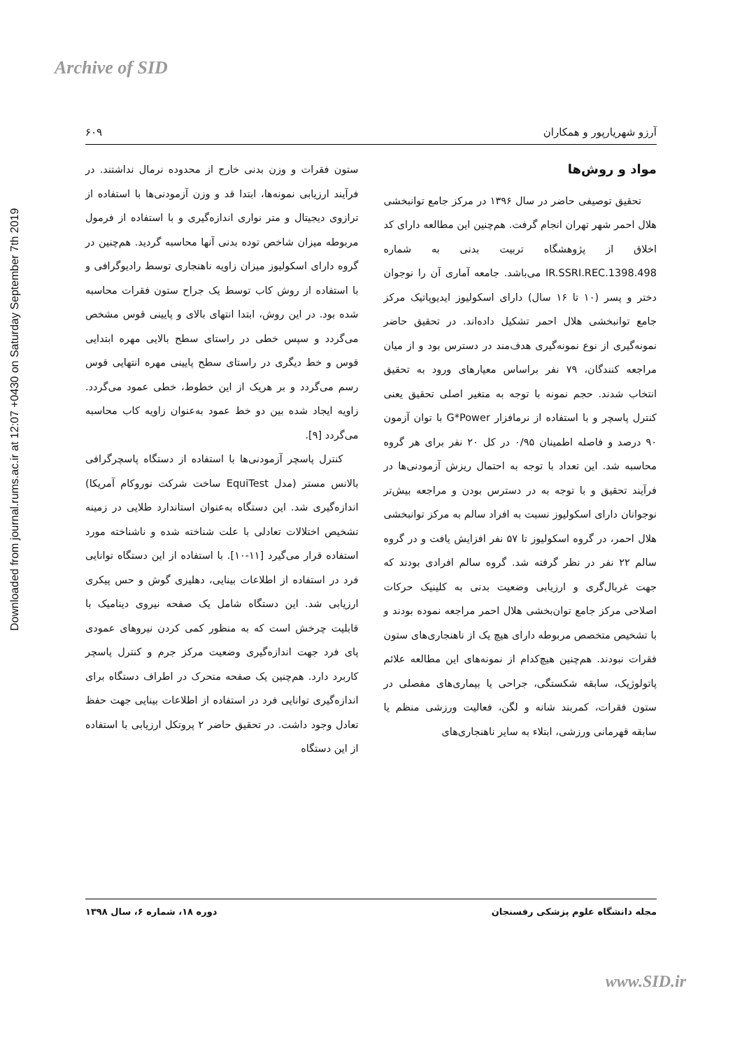Archive of SID
Downloaded from journal.rums.ac.ir at 12:07 +0430 on Saturday September 7th 2019
آرزو شهریارپور و همکاران ۶۰۹
مواد و روش‌ها
تحقیق توصیفی حاضر در سال ۱۳۹۶ در مرکز جامع توانبخشی هلال احمر شهر تهران انجام گرفت. هم‌چنین این مطالعه دارای کد اخلاق از پژوهشگاه تربیت بدنی به شماره IR.SSRI.REC.1398.498 می‌باشد. جامعه آماری آن را نوجوان دختر و پسر (۱۰ تا ۱۶ سال) دارای اسکولیوز ایدیوپاتیک مرکز جامع توانبخشی هلال احمر تشکیل داده‌اند. در تحقیق حاضر نمونه‌گیری از نوع نمونه‌گیری هدف‌مند در دسترس بود و از میان مراجعه کنندگان، ۷۹ نفر براساس معیارهای ورود به تحقیق انتخاب شدند. حجم نمونه با توجه به متغیر اصلی تحقیق یعنی کنترل پاسچر و با استفاده از نرمافزار G*Power با توان آزمون ۹۰ درصد و فاصله اطمینان ۰/۹۵ در کل ۲۰ نفر برای هر گروه محاسبه شد. این تعداد با توجه به احتمال ریزش آزمودنی‌ها در فرآیند تحقیق و با توجه به در دسترس بودن و مراجعه بیش‌تر نوجوانان دارای اسکولیوز نسبت به افراد سالم به مرکز توانبخشی هلال احمر، در گروه اسکولیوز تا ۵۷ نفر افزایش یافت و در گروه سالم ۲۲ نفر در نظر گرفته شد. گروه سالم افرادی بودند که جهت غربال‌گری و ارزیابی وضعیت بدنی به کلینیک حرکات اصلاحی مرکز جامع توان‌بخشی هلال احمر مراجعه نموده بودند و با تشخیص متخصص مربوطه دارای هیچ یک از ناهنجاری‌های ستون فقرات نبودند. هم‌چنین هیچ‌کدام از نمونه‌های این مطالعه علائم پاتولوژیک، سابقه شکستگی، جراحی یا بیماری‌های مفصلی در ستون فقرات، کمربند شانه و لگن، فعالیت ورزشی منظم یا سابقه قهرمانی ورزشی، ابتلاء به سایر ناهنجاری‌های
ستون فقرات و وزن بدنی خارج از محدوده نرمال نداشتند. در فرآیند ارزیابی نمونه‌ها، ابتدا قد و وزن آزمودنی‌ها با استفاده از ترازوی دیجیتال و متر نواری اندازه‌گیری و با استفاده از فرمول مربوطه میزان شاخص توده بدنی آنها محاسبه گردید. هم‌چنین در گروه دارای اسکولیوز میزان زاویه ناهنجاری توسط رادیوگرافی و با استفاده از روش کاب توسط یک جراح ستون فقرات محاسبه شده بود. در این روش، ابتدا انتهای بالای و پایینی قوس مشخص می‌گردد و سپس خطی در راستای سطح بالایی مهره ابتدایی قوس و خط دیگری در راستای سطح پایینی مهره انتهایی قوس رسم می‌گردد و بر هریک از این خطوط، خطی عمود می‌گردد. زاویه ایجاد شده بین دو خط عمود به‌عنوان زاویه کاب محاسبه می‌گردد [۹].
کنترل پاسچر آزمودنی‌ها با استفاده از دستگاه پاسچرگرافی بالانس مستر (مدل EquiTest ساخت شرکت نوروکام آمریکا) اندازه‌گیری شد. این دستگاه به‌عنوان استاندارد طلایی در زمینه تشخیص اختلالات تعادلی با علت شناخته شده و ناشناخته مورد استفاده قرار می‌گیرد [۱۱-۱۰]. با استفاده از این دستگاه توانایی فرد در استفاده از اطلاعات بینایی، دهلیزی گوش و حس پیکری ارزیابی شد. این دستگاه شامل یک صفحه نیروی دینامیک با قابلیت چرخش است که به منظور کمی کردن نیروهای عمودی پای فرد جهت اندازه‌گیری وضعیت مرکز جرم و کنترل پاسچر کاربرد دارد. هم‌چنین یک صفحه متحرک در اطراف دستگاه برای اندازه‌گیری توانایی فرد در استفاده از اطلاعات بینایی جهت حفظ تعادل وجود داشت. در تحقیق حاضر ۲ پروتکل ارزیابی با استفاده از این دستگاه
مجله دانشگاه علوم پزشکی رفسنجان دوره ۱۸، شماره ۶، سال ۱۳۹۸
www.SID.ir